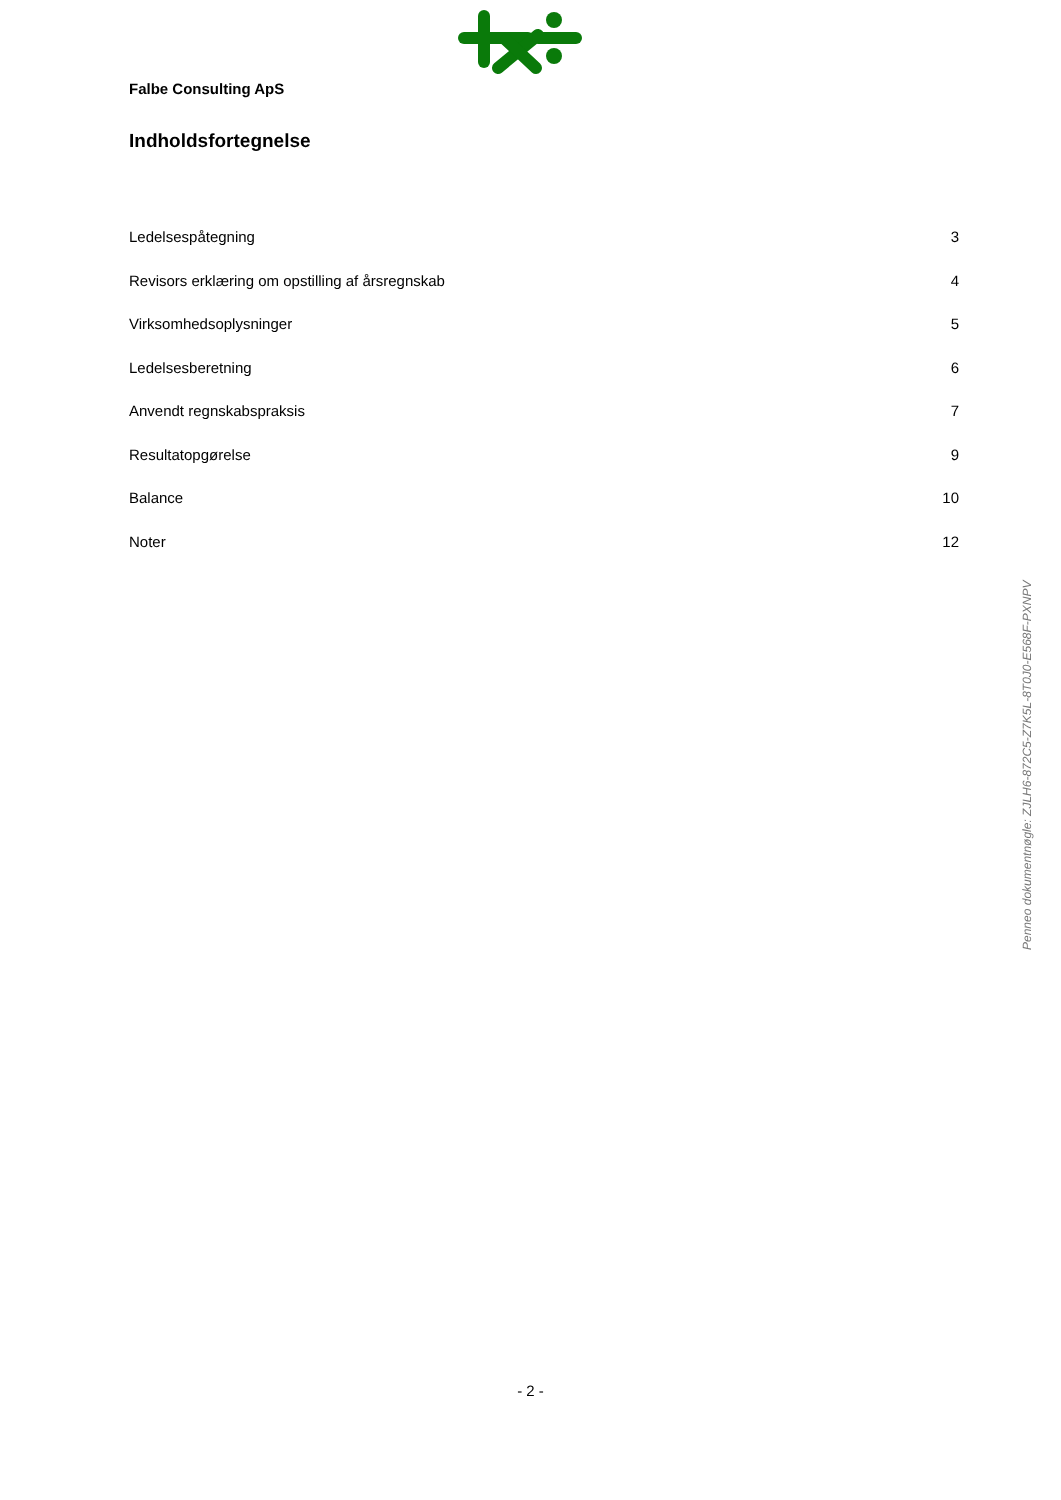Falbe Consulting ApS
Indholdsfortegnelse
| Ledelsespåtegning | 3 |
| Revisors erklæring om opstilling af årsregnskab | 4 |
| Virksomhedsoplysninger | 5 |
| Ledelsesberetning | 6 |
| Anvendt regnskabspraksis | 7 |
| Resultatopgørelse | 9 |
| Balance | 10 |
| Noter | 12 |
Penneo dokumentnøgle: ZJLH6-872C5-Z7K5L-8T0J0-E568F-PXNPV
- 2 -